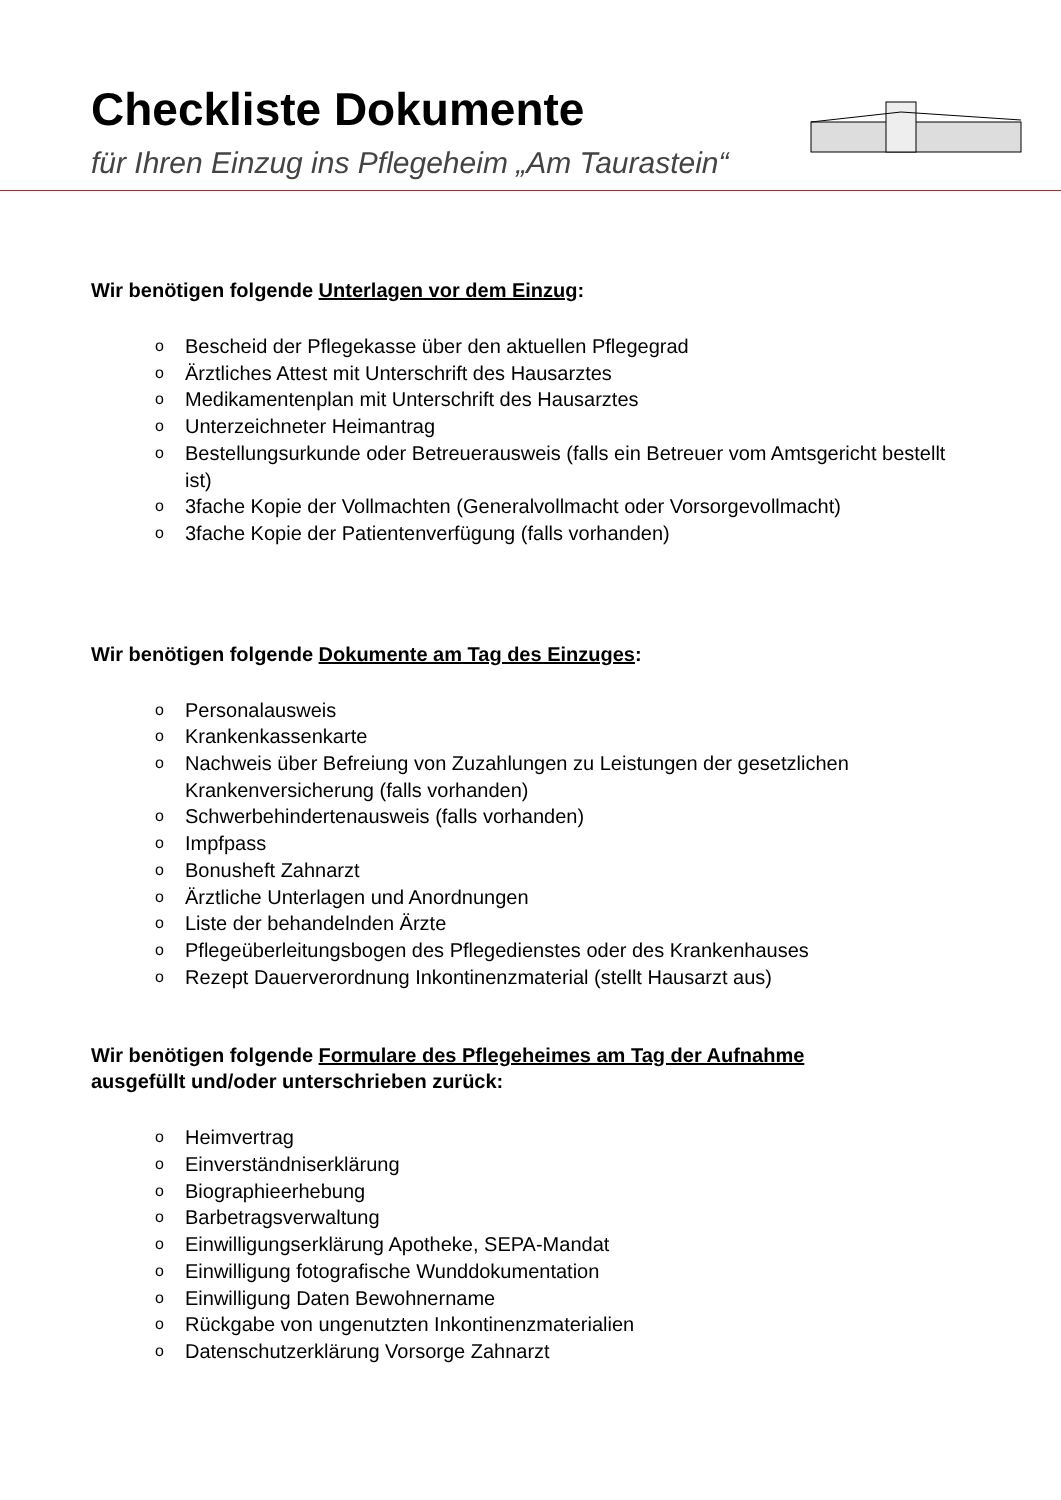Checkliste Dokumente
für Ihren Einzug ins Pflegeheim „Am Taurastein“
Wir benötigen folgende Unterlagen vor dem Einzug:
o Bescheid der Pflegekasse über den aktuellen Pflegegrad
o Ärztliches Attest mit Unterschrift des Hausarztes
o Medikamentenplan mit Unterschrift des Hausarztes
o Unterzeichneter Heimantrag
o Bestellungsurkunde oder Betreuerausweis (falls ein Betreuer vom Amtsgericht bestellt ist)
o 3fache Kopie der Vollmachten (Generalvollmacht oder Vorsorgevollmacht)
o 3fache Kopie der Patientenverfügung (falls vorhanden)
Wir benötigen folgende Dokumente am Tag des Einzuges:
o Personalausweis
o Krankenkassenkarte
o Nachweis über Befreiung von Zuzahlungen zu Leistungen der gesetzlichen Krankenversicherung (falls vorhanden)
o Schwerbehindertenausweis (falls vorhanden)
o Impfpass
o Bonusheft Zahnarzt
o Ärztliche Unterlagen und Anordnungen
o Liste der behandelnden Ärzte
o Pflegeüberleitungsbogen des Pflegedienstes oder des Krankenhauses
o Rezept Dauerverordnung Inkontinenzmaterial (stellt Hausarzt aus)
Wir benötigen folgende Formulare des Pflegeheimes am Tag der Aufnahme
ausgefüllt und/oder unterschrieben zurück:
o Heimvertrag
o Einverständniserklärung
o Biographieerhebung
o Barbetragsverwaltung
o Einwilligungserklärung Apotheke, SEPA-Mandat
o Einwilligung fotografische Wunddokumentation
o Einwilligung Daten Bewohnername
o Rückgabe von ungenutzten Inkontinenzmaterialien
o Datenschutzerklärung Vorsorge Zahnarzt